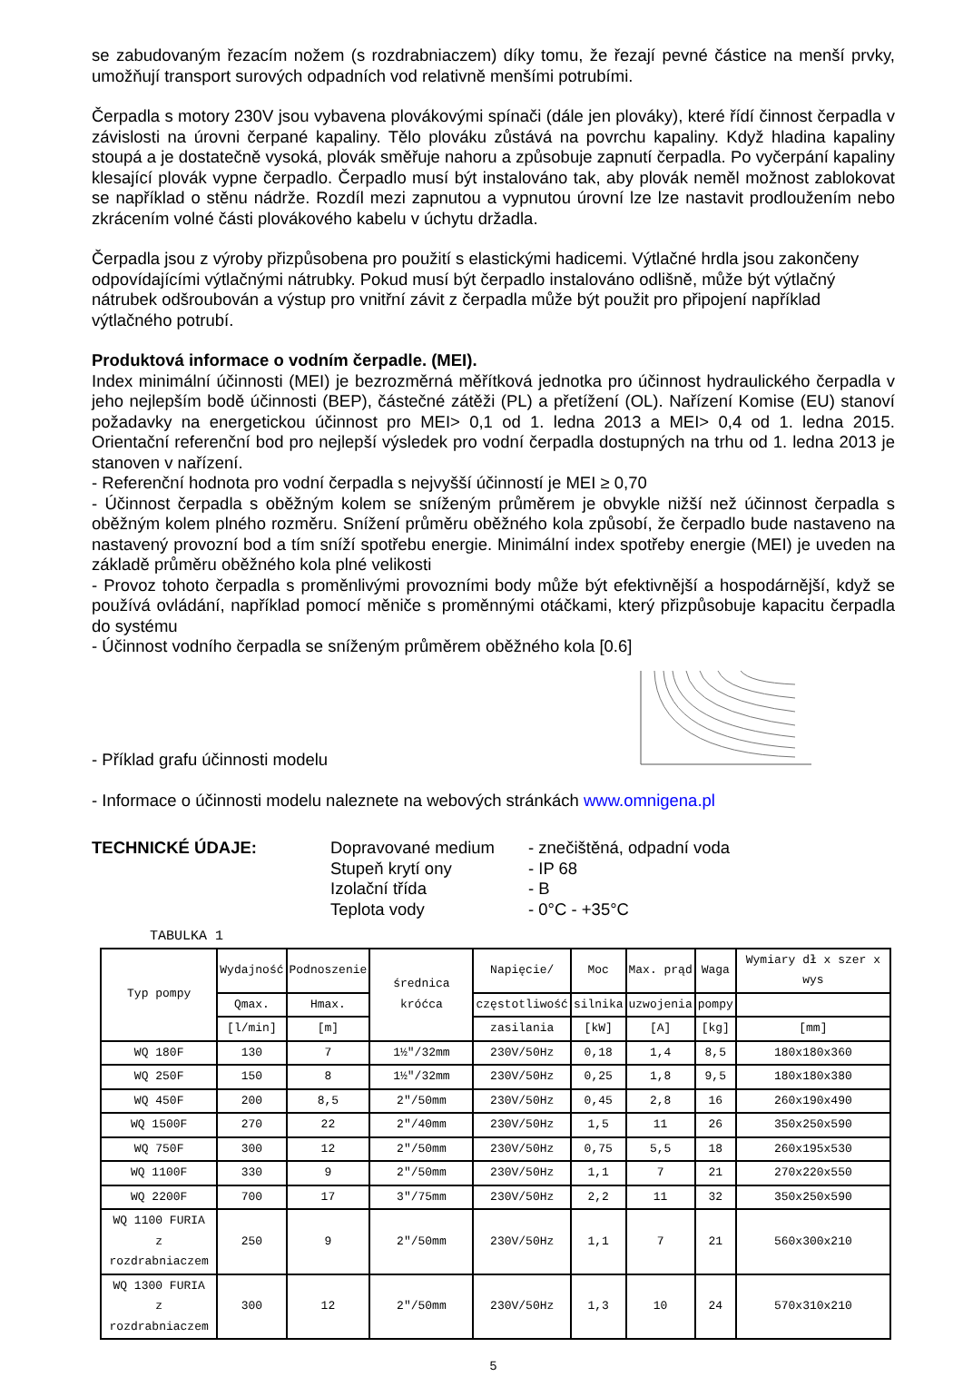se zabudovaným řezacím nožem (s rozdrabniaczem) díky tomu, že řezají pevné částice na menší prvky, umožňují transport surových odpadních vod relativně menšími potrubími.
Čerpadla s motory 230V jsou vybavena plovákovými spínači (dále jen plováky), které řídí činnost čerpadla v závislosti na úrovni čerpané kapaliny. Tělo plováku zůstává na povrchu kapaliny. Když hladina kapaliny stoupá a je dostatečně vysoká, plovák směřuje nahoru a způsobuje zapnutí čerpadla. Po vyčerpání kapaliny klesající plovák vypne čerpadlo. Čerpadlo musí být instalováno tak, aby plovák neměl možnost zablokovat se například o stěnu nádrže. Rozdíl mezi zapnutou a vypnutou úrovní lze lze nastavit prodloužením nebo zkrácením volné části plovákového kabelu v úchytu držadla.
Čerpadla jsou z výroby přizpůsobena pro použití s elastickými hadicemi. Výtlačné hrdla jsou zakončeny odpovídajícími výtlačnými nátrubky. Pokud musí být čerpadlo instalováno odlišně, může být výtlačný nátrubek odšroubován a výstup pro vnitřní závit z čerpadla může být použit pro připojení například výtlačného potrubí.
Produktová informace o vodním čerpadle. (MEI).
Index minimální účinnosti (MEI) je bezrozměrná měřítková jednotka pro účinnost hydraulického čerpadla v jeho nejlepším bodě účinnosti (BEP), částečné zátěži (PL) a přetížení (OL). Nařízení Komise (EU) stanoví požadavky na energetickou účinnost pro MEI> 0,1 od 1. ledna 2013 a MEI> 0,4 od 1. ledna 2015. Orientační referenční bod pro nejlepší výsledek pro vodní čerpadla dostupných na trhu od 1. ledna 2013 je stanoven v nařízení.
- Referenční hodnota pro vodní čerpadla s nejvyšší účinností je MEI ≥ 0,70
- Účinnost čerpadla s oběžným kolem se sníženým průměrem je obvykle nižší než účinnost čerpadla s oběžným kolem plného rozměru. Snížení průměru oběžného kola způsobí, že čerpadlo bude nastaveno na nastavený provozní bod a tím sníží spotřebu energie. Minimální index spotřeby energie (MEI) je uveden na základě průměru oběžného kola plné velikosti
- Provoz tohoto čerpadla s proměnlivými provozními body může být efektivnější a hospodárnější, když se používá ovládání, například pomocí měniče s proměnnými otáčkami, který přizpůsobuje kapacitu čerpadla do systému
- Účinnost vodního čerpadla se sníženým průměrem oběžného kola [0.6]
- Příklad grafu účinnosti modelu
- Informace o účinnosti modelu naleznete na webových stránkách www.omnigena.pl
TECHNICKÉ ÚDAJE: Dopravované medium
Stupeň krytí ony
Izolační třída
Teplota vody
- znečištěná, odpadní voda
- IP 68
- B
- 0°C - +35°C
TABULKA 1
| Typ pompy | Wydajność | Podnoszenie | średnica króćca | Napięcie/ | Moc | Max. prąd | Waga | Wymiary dł x szer x wys |
| --- | --- | --- | --- | --- | --- | --- | --- | --- |
| | Qmax. | Hmax. | | częstotliwość | silnika | uzwojenia | pompy | |
| | [l/min] | [m] | | zasilania | [kW] | [A] | [kg] | [mm] |
| WQ 180F | 130 | 7 | 1½"/32mm | 230V/50Hz | 0,18 | 1,4 | 8,5 | 180x180x360 |
| WQ 250F | 150 | 8 | 1½"/32mm | 230V/50Hz | 0,25 | 1,8 | 9,5 | 180x180x380 |
| WQ 450F | 200 | 8,5 | 2"/50mm | 230V/50Hz | 0,45 | 2,8 | 16 | 260x190x490 |
| WQ 1500F | 270 | 22 | 2"/40mm | 230V/50Hz | 1,5 | 11 | 26 | 350x250x590 |
| WQ 750F | 300 | 12 | 2"/50mm | 230V/50Hz | 0,75 | 5,5 | 18 | 260x195x530 |
| WQ 1100F | 330 | 9 | 2"/50mm | 230V/50Hz | 1,1 | 7 | 21 | 270x220x550 |
| WQ 2200F | 700 | 17 | 3"/75mm | 230V/50Hz | 2,2 | 11 | 32 | 350x250x590 |
| WQ 1100 FURIA z rozdrabniaczem | 250 | 9 | 2"/50mm | 230V/50Hz | 1,1 | 7 | 21 | 560x300x210 |
| WQ 1300 FURIA z rozdrabniaczem | 300 | 12 | 2"/50mm | 230V/50Hz | 1,3 | 10 | 24 | 570x310x210 |
5